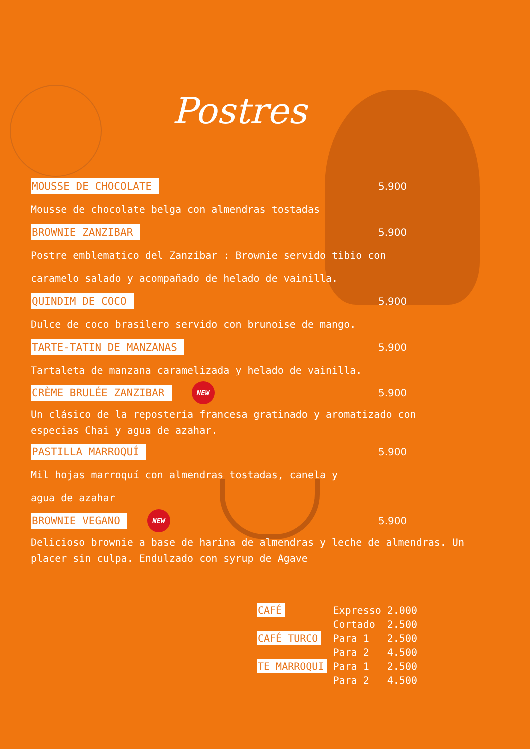Postres
MOUSSE DE CHOCOLATE 5.900
Mousse de chocolate belga con almendras tostadas
BROWNIE ZANZIBAR 5.900
Postre emblematico del Zanzíbar : Brownie servido tibio con
caramelo salado y acompañado de helado de vainilla.
QUINDIM DE COCO 5.900
Dulce de coco brasilero servido con brunoise de mango.
TARTE-TATIN DE MANZANAS 5.900
Tartaleta de manzana caramelizada y helado de vainilla.
CRÈME BRULÉE ZANZIBAR NEW 5.900
Un clásico de la repostería francesa gratinado y aromatizado con
especias Chai y agua de azahar.
PASTILLA MARROQUÍ 5.900
Mil hojas marroquí con almendras tostadas, canela y
agua de azahar
BROWNIE VEGANO NEW 5.900
Delicioso brownie a base de harina de almendras y leche de almendras. Un
placer sin culpa. Endulzado con syrup de Agave
| CAFÉ | Expresso | 2.000 |
| | Cortado | 2.500 |
| CAFÉ TURCO | Para 1 | 2.500 |
| | Para 2 | 4.500 |
| TE MARROQUI | Para 1 | 2.500 |
| | Para 2 | 4.500 |